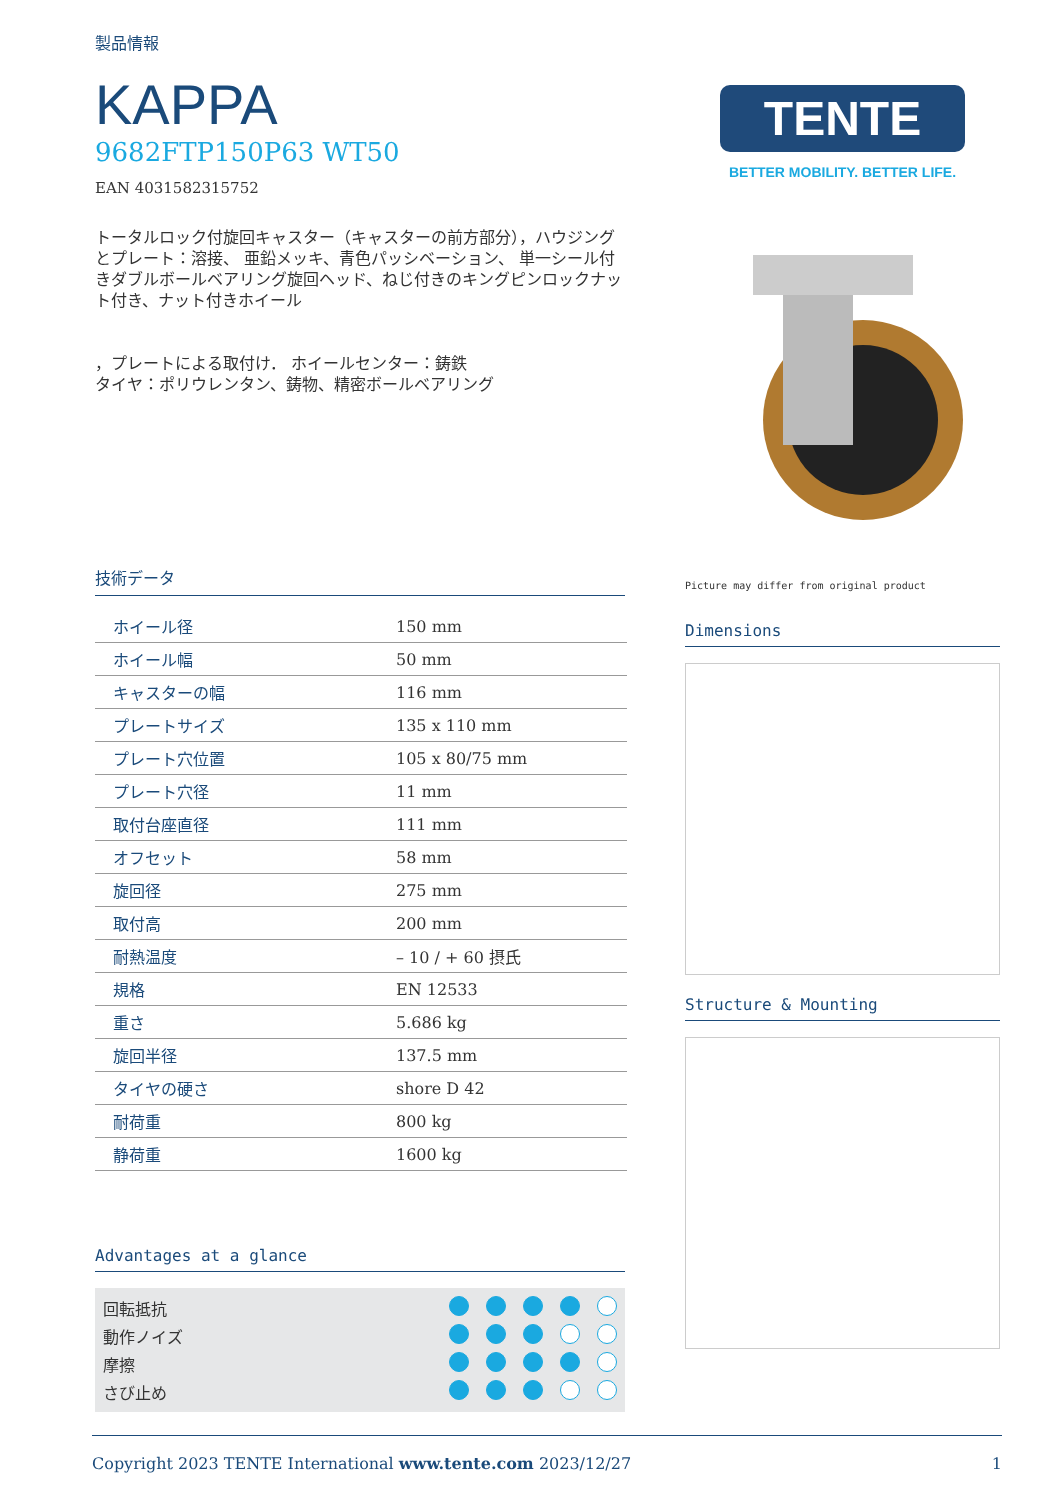製品情報
KAPPA
9682FTP150P63 WT50
EAN 4031582315752
トータルロック付旋回キャスター（キャスターの前方部分），ハウジングとプレート：溶接、 亜鉛メッキ、青色パッシベーション、 単一シール付きダブルボールベアリング旋回ヘッド、ねじ付きのキングピンロックナット付き、ナット付きホイール
，プレートによる取付け． ホイールセンター：鋳鉄
タイヤ：ポリウレンタン、鋳物、精密ボールベアリング
技術データ
| ホイール径 | 150 mm |
| ホイール幅 | 50 mm |
| キャスターの幅 | 116 mm |
| プレートサイズ | 135 x 110 mm |
| プレート穴位置 | 105 x 80/75 mm |
| プレート穴径 | 11 mm |
| 取付台座直径 | 111 mm |
| オフセット | 58 mm |
| 旋回径 | 275 mm |
| 取付高 | 200 mm |
| 耐熱温度 | – 10 / + 60 摂氏 |
| 規格 | EN 12533 |
| 重さ | 5.686 kg |
| 旋回半径 | 137.5 mm |
| タイヤの硬さ | shore D 42 |
| 耐荷重 | 800 kg |
| 静荷重 | 1600 kg |
Advantages at a glance
回転抵抗
動作ノイズ
摩擦
さび止め
TENTE
BETTER MOBILITY. BETTER LIFE.
Picture may differ from original product
Dimensions
Structure & Mounting
Copyright 2023 TENTE International www.tente.com 2023/12/27 1